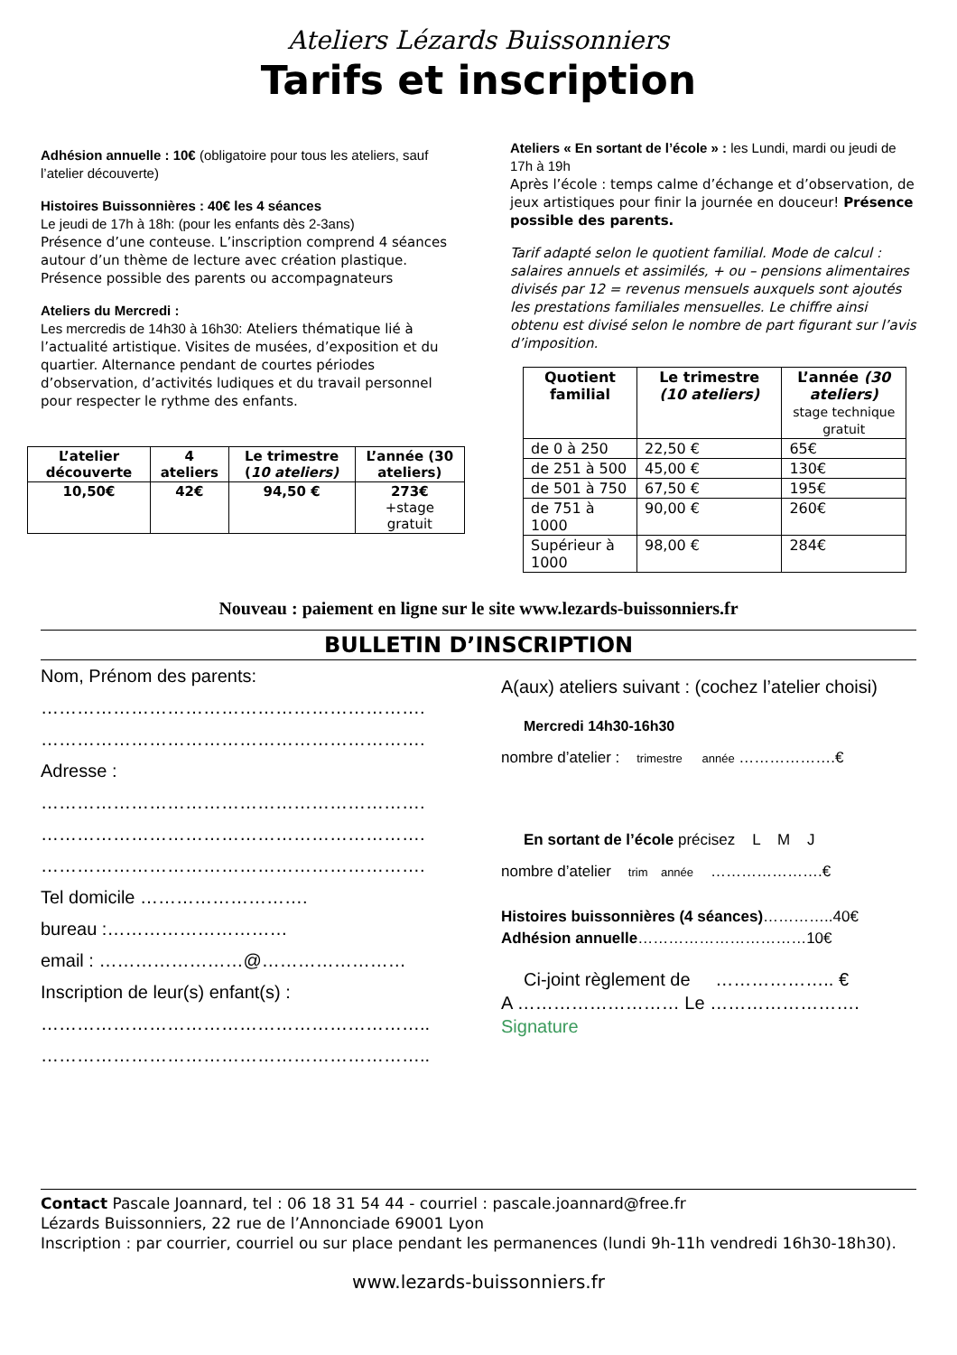Ateliers Lézards Buissonniers
Tarifs et inscription
Adhésion annuelle : 10€ (obligatoire pour tous les ateliers, sauf l’atelier découverte)
Histoires Buissonnières : 40€ les 4 séances
Le jeudi de 17h à 18h: (pour les enfants dès 2-3ans)
Présence d’une conteuse. L’inscription comprend 4 séances autour d’un thème de lecture avec création plastique.
Présence possible des parents ou accompagnateurs
Ateliers du Mercredi :
Les mercredis de 14h30 à 16h30: Ateliers thématique lié à l’actualité artistique. Visites de musées, d’exposition et du quartier. Alternance pendant de courtes périodes d’observation, d’activités ludiques et du travail personnel pour respecter le rythme des enfants.
| L’atelier découverte | 4 ateliers | Le trimestre ( 10 ateliers) | L’année (30 ateliers) |
| --- | --- | --- | --- |
| 10,50€ | 42€ | 94,50 € | 273€ +stage gratuit |
Ateliers « En sortant de l’école » : les Lundi, mardi ou jeudi de 17h à 19h
Après l’école : temps calme d’échange et d’observation, de jeux artistiques pour finir la journée en douceur! Présence possible des parents.
Tarif adapté selon le quotient familial. Mode de calcul : salaires annuels et assimilés, + ou – pensions alimentaires divisés par 12 = revenus mensuels auxquels sont ajoutés les prestations familiales mensuelles. Le chiffre ainsi obtenu est divisé selon le nombre de part figurant sur l’avis d’imposition.
| Quotient familial | Le trimestre (10 ateliers) | L’année (30 ateliers) stage technique gratuit |
| --- | --- | --- |
| de 0 à 250 | 22,50 € | 65€ |
| de 251 à 500 | 45,00 € | 130€ |
| de 501 à 750 | 67,50 € | 195€ |
| de 751 à 1000 | 90,00 € | 260€ |
| Supérieur à 1000 | 98,00 € | 284€ |
Nouveau : paiement en ligne sur le site www.lezards-buissonniers.fr
BULLETIN D’INSCRIPTION
Nom, Prénom des parents:
……………………………………………………….
……………………………………………………….
Adresse :
……………………………………………………….
……………………………………………………….
……………………………………………………….
Tel domicile ……………………….
bureau :…………………………
email : ……………………@……………………
Inscription de leur(s) enfant(s) :
………………………………………………………..
………………………………………………………..
A(aux) ateliers suivant : (cochez l’atelier choisi)
Mercredi 14h30-16h30
nombre d’atelier : trimestre année ……………….€
En sortant de l’école précisez L M J
nombre d’atelier trim année ………………….€
Histoires buissonnières (4 séances)…………..40€
Adhésion annuelle……………………………10€
Ci-joint règlement de ……………….. €
A ……………………… Le …………………….
Signature
Contact Pascale Joannard, tel : 06 18 31 54 44 - courriel : pascale.joannard@free.fr
Lézards Buissonniers, 22 rue de l’Annonciade 69001 Lyon
Inscription : par courrier, courriel ou sur place pendant les permanences (lundi 9h-11h vendredi 16h30-18h30).
www.lezards-buissonniers.fr